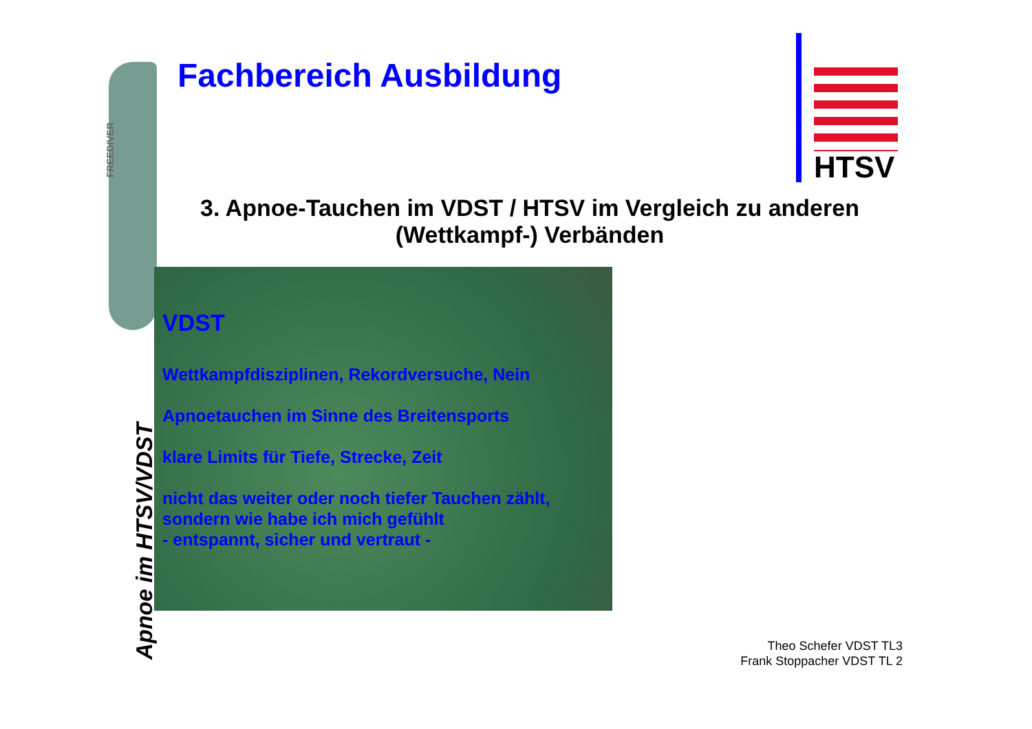FREEDIVER
Apnoe im HTSV/VDST
Fachbereich Ausbildung
HTSV
3. Apnoe-Tauchen im VDST / HTSV im Vergleich zu anderen (Wettkampf-) Verbänden
VDST
Wettkampfdisziplinen, Rekordversuche, Nein
Apnoetauchen im Sinne des Breitensports
klare Limits für Tiefe, Strecke, Zeit
nicht das weiter oder noch tiefer Tauchen zählt,
sondern wie habe ich mich gefühlt
- entspannt, sicher und vertraut -
Theo Schefer VDST TL3
Frank Stoppacher VDST TL 2